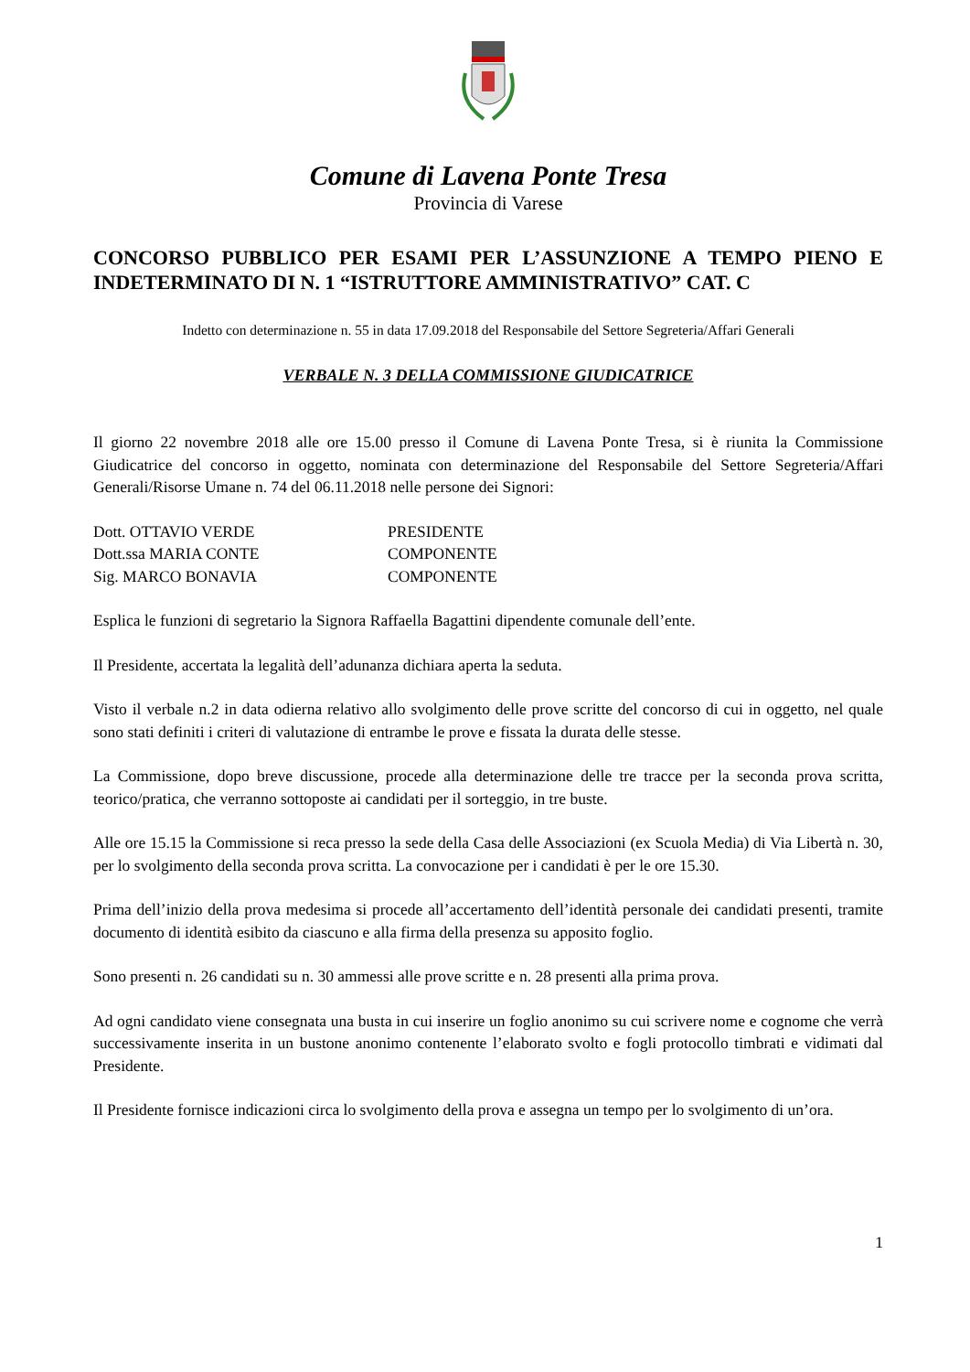Comune di Lavena Ponte Tresa
Provincia di Varese
CONCORSO PUBBLICO PER ESAMI PER L’ASSUNZIONE A TEMPO PIENO E INDETERMINATO DI N. 1 “ISTRUTTORE AMMINISTRATIVO” CAT. C
Indetto con determinazione n. 55 in data 17.09.2018 del Responsabile del Settore Segreteria/Affari Generali
VERBALE N. 3 DELLA COMMISSIONE GIUDICATRICE
Il giorno 22 novembre 2018 alle ore 15.00 presso il Comune di Lavena Ponte Tresa, si è riunita la Commissione Giudicatrice del concorso in oggetto, nominata con determinazione del Responsabile del Settore Segreteria/Affari Generali/Risorse Umane n. 74 del 06.11.2018 nelle persone dei Signori:
| Dott. OTTAVIO VERDE | PRESIDENTE |
| Dott.ssa MARIA CONTE | COMPONENTE |
| Sig. MARCO BONAVIA | COMPONENTE |
Esplica le funzioni di segretario la Signora Raffaella Bagattini dipendente comunale dell’ente.
Il Presidente, accertata la legalità dell’adunanza dichiara aperta la seduta.
Visto il verbale n.2 in data odierna relativo allo svolgimento delle prove scritte del concorso di cui in oggetto, nel quale sono stati definiti i criteri di valutazione di entrambe le prove e fissata la durata delle stesse.
La Commissione, dopo breve discussione, procede alla determinazione delle tre tracce per la seconda prova scritta, teorico/pratica, che verranno sottoposte ai candidati per il sorteggio, in tre buste.
Alle ore 15.15 la Commissione si reca presso la sede della Casa delle Associazioni (ex Scuola Media) di Via Libertà n. 30, per lo svolgimento della seconda prova scritta. La convocazione per i candidati è per le ore 15.30.
Prima dell’inizio della prova medesima si procede all’accertamento dell’identità personale dei candidati presenti, tramite documento di identità esibito da ciascuno e alla firma della presenza su apposito foglio.
Sono presenti n. 26 candidati su n. 30 ammessi alle prove scritte e n. 28 presenti alla prima prova.
Ad ogni candidato viene consegnata una busta in cui inserire un foglio anonimo su cui scrivere nome e cognome che verrà successivamente inserita in un bustone anonimo contenente l’elaborato svolto e fogli protocollo timbrati e vidimati dal Presidente.
Il Presidente fornisce indicazioni circa lo svolgimento della prova e assegna un tempo per lo svolgimento di un’ora.
1